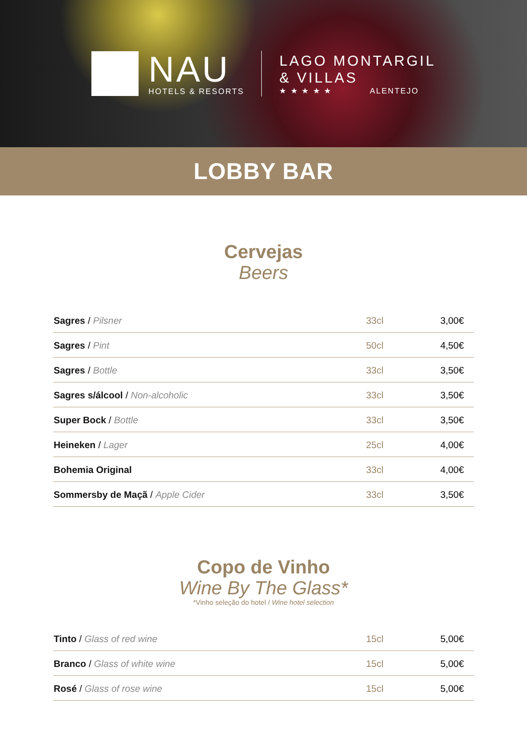NAU
HOTELS & RESORTS
LAGO MONTARGIL
& VILLAS
★ ★ ★ ★ ★ ALENTEJO
LOBBY BAR
Cervejas
Beers
| Sagres / Pilsner | 33cl | 3,00€ |
| Sagres / Pint | 50cl | 4,50€ |
| Sagres / Bottle | 33cl | 3,50€ |
| Sagres s/álcool / Non-alcoholic | 33cl | 3,50€ |
| Super Bock / Bottle | 33cl | 3,50€ |
| Heineken / Lager | 25cl | 4,00€ |
| Bohemia Original | 33cl | 4,00€ |
| Sommersby de Maçã / Apple Cider | 33cl | 3,50€ |
Copo de Vinho
Wine By The Glass*
*Vinho seleção do hotel / Wine hotel selection
| Tinto / Glass of red wine | 15cl | 5,00€ |
| Branco / Glass of white wine | 15cl | 5,00€ |
| Rosé / Glass of rose wine | 15cl | 5,00€ |